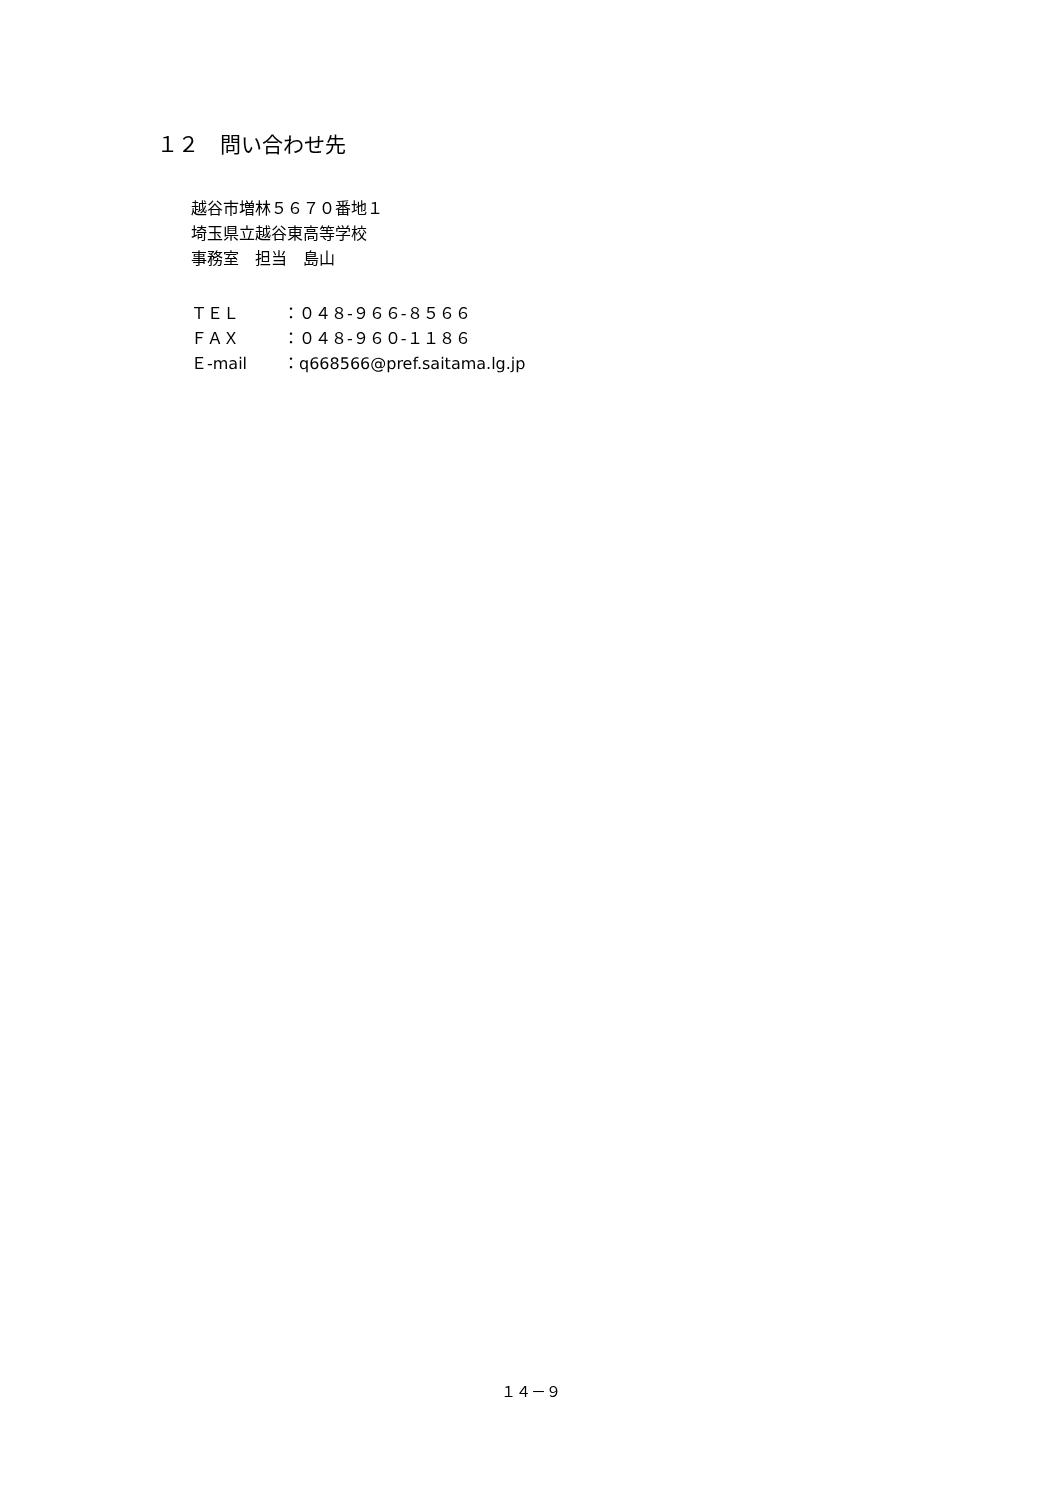１２　問い合わせ先
越谷市増林５６７０番地１
埼玉県立越谷東高等学校
事務室　担当　島山
| ＴＥＬ | ：０４８-９６６-８５６６ |
| ＦＡＸ | ：０４８-９６０-１１８６ |
| Ｅ-mail | ：q668566@pref.saitama.lg.jp |
１４－９